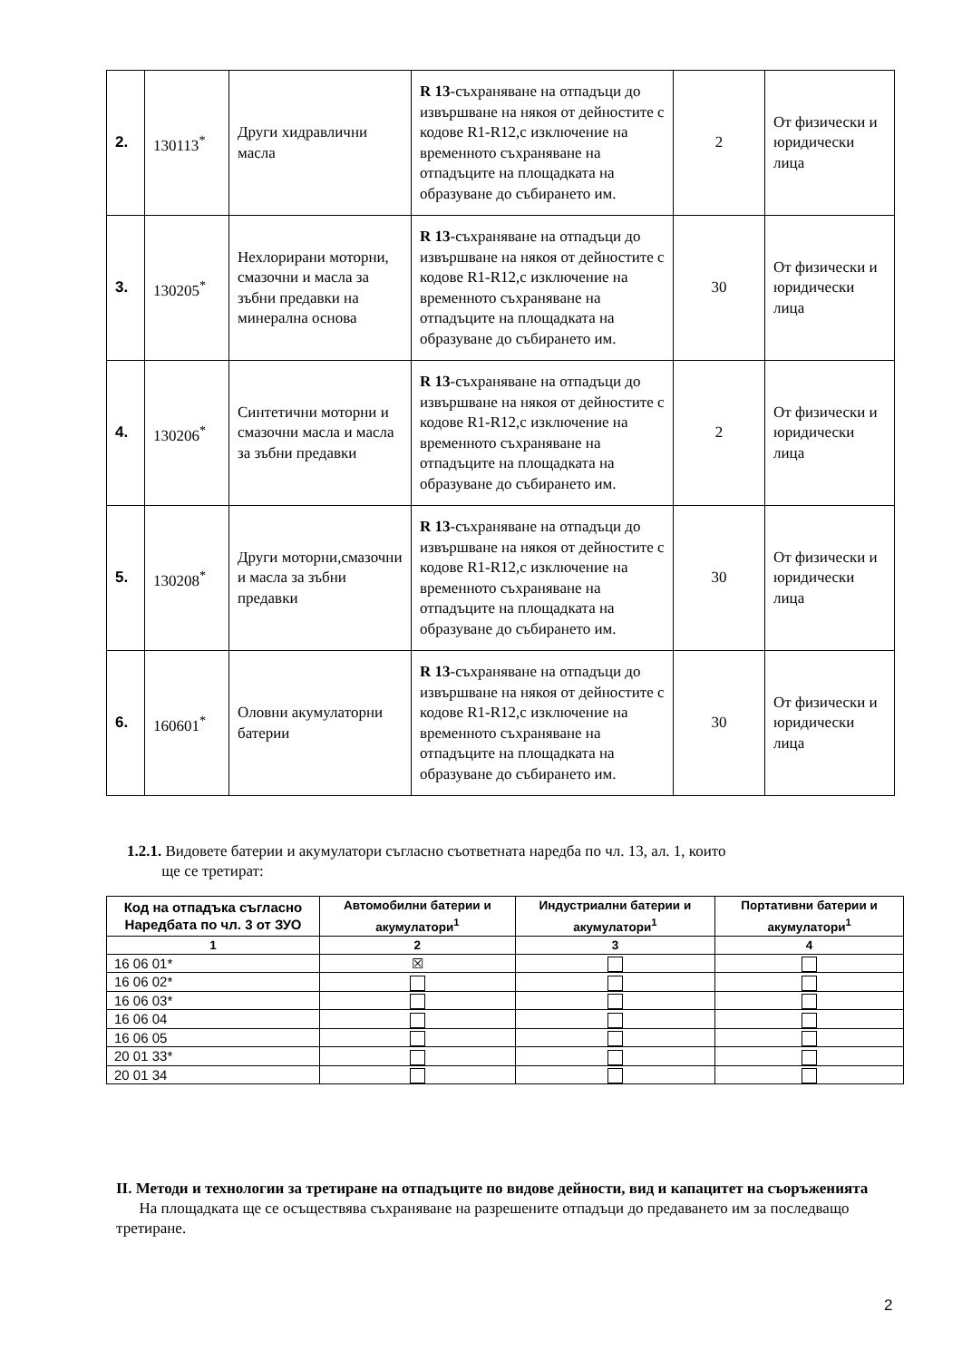| 2. | 130113<sup>*</sup> | Други хидравлични масла | R 13 -съхраняване на отпадъци до извършване на някоя от дейностите с кодове R1-R12,с изключение на временното съхраняване на отпадъците на площадката на образуване до събирането им. | 2 | От физически и юридически лица |
| 3. | 130205<sup>*</sup> | Нехлорирани моторни, смазочни и масла за зъбни предавки на минерална основа | R 13 -съхраняване на отпадъци до извършване на някоя от дейностите с кодове R1-R12,с изключение на временното съхраняване на отпадъците на площадката на образуване до събирането им. | 30 | От физически и юридически лица |
| 4. | 130206<sup>*</sup> | Синтетични моторни и смазочни масла и масла за зъбни предавки | R 13 -съхраняване на отпадъци до извършване на някоя от дейностите с кодове R1-R12,с изключение на временното съхраняване на отпадъците на площадката на образуване до събирането им. | 2 | От физически и юридически лица |
| 5. | 130208<sup>*</sup> | Други моторни,смазочни и масла за зъбни предавки | R 13 -съхраняване на отпадъци до извършване на някоя от дейностите с кодове R1-R12,с изключение на временното съхраняване на отпадъците на площадката на образуване до събирането им. | 30 | От физически и юридически лица |
| 6. | 160601<sup>*</sup> | Оловни акумулаторни батерии | R 13 -съхраняване на отпадъци до извършване на някоя от дейностите с кодове R1-R12,с изключение на временното съхраняване на отпадъците на площадката на образуване до събирането им. | 30 | От физически и юридически лица |
1.2.1. Видовете батерии и акумулатори съгласно съответната наредба по чл. 13, ал. 1, които
ще се третират:
| Код на отпадъка съгласно Наредбата по чл. 3 от ЗУО | Автомобилни батерии и акумулатори<sup>1</sup> | Индустриални батерии и акумулатори<sup>1</sup> | Портативни батерии и акумулатори<sup>1</sup> |
| --- | --- | --- | --- |
| 1 | 2 | 3 | 4 |
| 16 06 01* | ☒ | | |
| 16 06 02* | | | |
| 16 06 03* | | | |
| 16 06 04 | | | |
| 16 06 05 | | | |
| 20 01 33* | | | |
| 20 01 34 | | | |
II. Методи и технологии за третиране на отпадъците по видове дейности, вид и капацитет на съоръженията
На площадката ще се осъществява съхраняване на разрешените отпадъци до предаването им за последващо третиране.
2